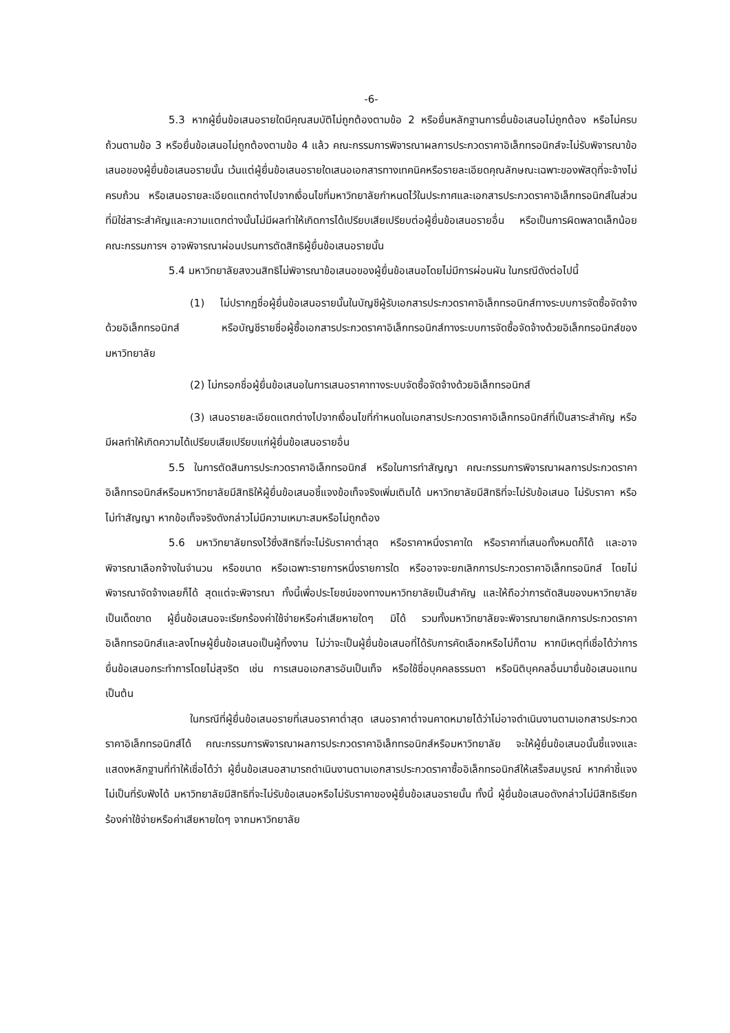-6-
5.3 หากผู้ยื่นข้อเสนอรายใดมีคุณสมบัติไม่ถูกต้องตามข้อ 2 หรือยื่นหลักฐานการยื่นข้อเสนอไม่ถูกต้อง หรือไม่ครบถ้วนตามข้อ 3 หรือยื่นข้อเสนอไม่ถูกต้องตามข้อ 4 แล้ว คณะกรรมการพิจารณาผลการประกวดราคาอิเล็กทรอนิกส์จะไม่รับพิจารณาข้อเสนอของผู้ยื่นข้อเสนอรายนั้น เว้นแต่ผู้ยื่นข้อเสนอรายใดเสนอเอกสารทางเทคนิคหรือรายละเอียดคุณลักษณะเฉพาะของพัสดุที่จะจ้างไม่ครบถ้วน หรือเสนอรายละเอียดแตกต่างไปจากเงื่อนไขที่มหาวิทยาลัยกำหนดไว้ในประกาศและเอกสารประกวดราคาอิเล็กทรอนิกส์ในส่วนที่มิใช่สาระสำคัญและความแตกต่างนั้นไม่มีผลทำให้เกิดการได้เปรียบเสียเปรียบต่อผู้ยื่นข้อเสนอรายอื่น หรือเป็นการผิดพลาดเล็กน้อย คณะกรรมการฯ อาจพิจารณาผ่อนปรนการตัดสิทธิผู้ยื่นข้อเสนอรายนั้น
5.4 มหาวิทยาลัยสงวนสิทธิไม่พิจารณาข้อเสนอของผู้ยื่นข้อเสนอโดยไม่มีการผ่อนผัน ในกรณีดังต่อไปนี้
(1) ไม่ปรากฏชื่อผู้ยื่นข้อเสนอรายนั้นในบัญชีผู้รับเอกสารประกวดราคาอิเล็กทรอนิกส์ทางระบบการจัดซื้อจัดจ้างด้วยอิเล็กทรอนิกส์ หรือบัญชีรายชื่อผู้ซื้อเอกสารประกวดราคาอิเล็กทรอนิกส์ทางระบบการจัดซื้อจัดจ้างด้วยอิเล็กทรอนิกส์ของมหาวิทยาลัย
(2) ไม่กรอกชื่อผู้ยื่นข้อเสนอในการเสนอราคาทางระบบจัดซื้อจัดจ้างด้วยอิเล็กทรอนิกส์
(3) เสนอรายละเอียดแตกต่างไปจากเงื่อนไขที่กำหนดในเอกสารประกวดราคาอิเล็กทรอนิกส์ที่เป็นสาระสำคัญ หรือมีผลทำให้เกิดความได้เปรียบเสียเปรียบแก่ผู้ยื่นข้อเสนอรายอื่น
5.5 ในการตัดสินการประกวดราคาอิเล็กทรอนิกส์ หรือในการทำสัญญา คณะกรรมการพิจารณาผลการประกวดราคาอิเล็กทรอนิกส์หรือมหาวิทยาลัยมีสิทธิให้ผู้ยื่นข้อเสนอชี้แจงข้อเท็จจริงเพิ่มเติมได้ มหาวิทยาลัยมีสิทธิที่จะไม่รับข้อเสนอ ไม่รับราคา หรือไม่ทำสัญญา หากข้อเท็จจริงดังกล่าวไม่มีความเหมาะสมหรือไม่ถูกต้อง
5.6 มหาวิทยาลัยทรงไว้ซึ่งสิทธิที่จะไม่รับราคาต่ำสุด หรือราคาหนึ่งราคาใด หรือราคาที่เสนอทั้งหมดก็ได้ และอาจพิจารณาเลือกจ้างในจำนวน หรือขนาด หรือเฉพาะรายการหนึ่งรายการใด หรืออาจจะยกเลิกการประกวดราคาอิเล็กทรอนิกส์ โดยไม่พิจารณาจัดจ้างเลยก็ได้ สุดแต่จะพิจารณา ทั้งนี้เพื่อประโยชน์ของทางมหาวิทยาลัยเป็นสำคัญ และให้ถือว่าการตัดสินของมหาวิทยาลัยเป็นเด็ดขาด ผู้ยื่นข้อเสนอจะเรียกร้องค่าใช้จ่ายหรือค่าเสียหายใดๆ มิได้ รวมทั้งมหาวิทยาลัยจะพิจารณายกเลิกการประกวดราคาอิเล็กทรอนิกส์และลงโทษผู้ยื่นข้อเสนอเป็นผู้ทิ้งงาน ไม่ว่าจะเป็นผู้ยื่นข้อเสนอที่ได้รับการคัดเลือกหรือไม่ก็ตาม หากมีเหตุที่เชื่อได้ว่าการยื่นข้อเสนอกระทำการโดยไม่สุจริต เช่น การเสนอเอกสารอันเป็นเท็จ หรือใช้ชื่อบุคคลธรรมดา หรือนิติบุคคลอื่นมายื่นข้อเสนอแทน เป็นต้น
ในกรณีที่ผู้ยื่นข้อเสนอรายที่เสนอราคาต่ำสุด เสนอราคาต่ำจนคาดหมายได้ว่าไม่อาจดำเนินงานตามเอกสารประกวดราคาอิเล็กทรอนิกส์ได้ คณะกรรมการพิจารณาผลการประกวดราคาอิเล็กทรอนิกส์หรือมหาวิทยาลัย จะให้ผู้ยื่นข้อเสนอนั้นชี้แจงและแสดงหลักฐานที่ทำให้เชื่อได้ว่า ผู้ยื่นข้อเสนอสามารถดำเนินงานตามเอกสารประกวดราคาซื้ออิเล็กทรอนิกส์ให้เสร็จสมบูรณ์ หากคำชี้แจงไม่เป็นที่รับฟังได้ มหาวิทยาลัยมีสิทธิที่จะไม่รับข้อเสนอหรือไม่รับราคาของผู้ยื่นข้อเสนอรายนั้น ทั้งนี้ ผู้ยื่นข้อเสนอดังกล่าวไม่มีสิทธิเรียกร้องค่าใช้จ่ายหรือค่าเสียหายใดๆ จากมหาวิทยาลัย